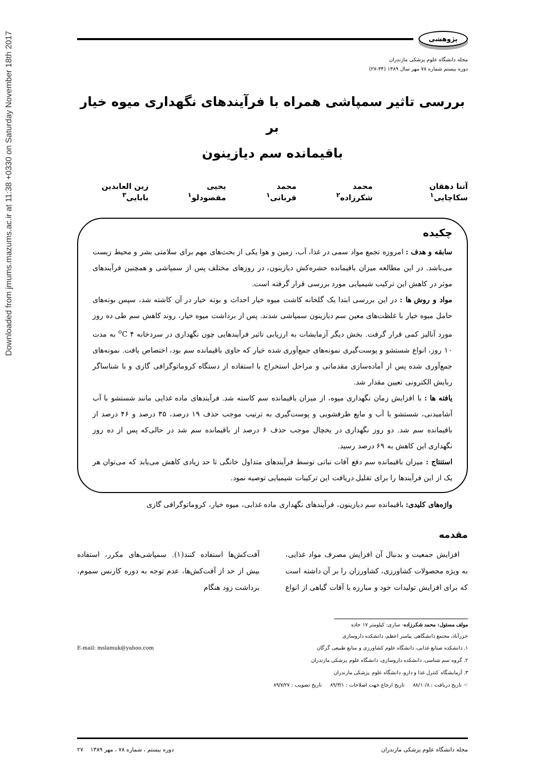Downloaded from jmums.mazums.ac.ir at 11:38 +0330 on Saturday November 18th 2017
پژوهشی
مجله دانشگاه علوم پزشکی مازندران
دوره بیستم شماره ۷۸ مهر سال ۱۳۸۹ (۳۴-۲۷)
بررسی تاثیر سمپاشی همراه با فرآیندهای نگهداری میوه خیار بر
باقیمانده سم دیازینون
آتنا دهقان سکاچایی<sup>۱</sup> محمد شکرزاده<sup>۲</sup> محمد قربانی<sup>۱</sup> یحیی مقصودلو<sup>۱</sup> زین العابدین بابایی<sup>۳</sup>
چکیده
سابقه و هدف : امروزه تجمع مواد سمی در غذا، آب، زمین و هوا یکی از بحث‌های مهم برای سلامتی بشر و محیط زیست می‌باشد. در این مطالعه میزان باقیمانده حشره‌کش دیازینون، در روزهای مختلف پس از سمپاشی و همچنین فرآیندهای موثر در کاهش این ترکیب شیمیایی مورد بررسی قرار گرفته است.
مواد و روش ها : در این بررسی ابتدا یک گلخانه کاشت میوه خیار احداث و بوته خیار در آن کاشته شد، سپس بوته‌های حامل میوه خیار با غلظت‌های معین سم دیازینون سمپاشی شدند. پس از برداشت میوه خیار، روند کاهش سم طی ده روز مورد آنالیز کمی قرار گرفت. بخش دیگر آزمایشات به ارزیابی تاثیر فرآیندهایی چون نگهداری در سردخانه ۴ <sup>o</sup>C به مدت ۱۰ روز، انواع شستشو و پوست‌گیری نمونه‌های جمع‌آوری شده خیار که حاوی باقیمانده سم بود، اختصاص یافت. نمونه‌های جمع‌آوری شده پس از آماده‌سازی مقدماتی و مراحل استخراج با استفاده از دستگاه کروماتوگرافی گازی و با شناساگر ربایش الکترونی تعیین مقدار شد.
یافته ها : با افزایش زمان نگهداری میوه، از میزان باقیمانده سم کاسته شد. فرآیندهای ماده غذایی مانند شستشو با آب آشامیدنی، شستشو با آب و مایع ظرفشویی و پوست‌گیری به ترتیب موجب حذف ۱۹ درصد، ۳۵ درصد و ۴۶ درصد از باقیمانده سم شد. دو روز نگهداری در یخچال موجب حذف ۶ درصد از باقیمانده سم شد در حالی‌که پس از ده روز نگهداری این کاهش به ۶۹ درصد رسید.
استنتاج : میزان باقیمانده سم دفع آفات نباتی توسط فرآیندهای متداول خانگی تا حد زیادی کاهش می‌یابد که می‌توان هر یک از این فرآیندها را برای تقلیل دریافت این ترکیبات شیمیایی توصیه نمود.
واژه‌های کلیدی: باقیمانده سم دیازینون، فرآیندهای نگهداری ماده غذایی، میوه خیار، کروماتوگرافی گازی
مقدمه
افزایش جمعیت و بدنبال آن افزایش مصرف مواد غذایی، به ویژه محصولات کشاورزی، کشاورزان را بر آن داشته است که برای افزایش تولیدات خود و مبارزه با آفات گیاهی از انواع آفت‌کش‌ها استفاده کنند(۱). سمپاشی‌های مکرر، استفاده بیش از حد از آفت‌کش‌ها، عدم توجه به دوره کارنس سموم، برداشت زود هنگام
مولف مسئول: محمد شکرزاده- ساری: کیلومتر ۱۷ جاده خزرآباد، مجتمع دانشگاهی پیامبر اعظم، دانشکده داروسازی
E-mail: mslamuk@yahoo.com ۱. دانشکده صنایع غذایی، دانشگاه علوم کشاورزی و منابع طبیعی گرگان
۲. گروه سم شناسی، دانشکده داروسازی، دانشگاه علوم پزشکی مازندران
۳. آزمایشگاه کنترل غذا و دارو، دانشگاه علوم پزشکی مازندران
☜ تاریخ دریافت : ۸۸/۱۰/۸ تاریخ ارجاع جهت اصلاحات : ۸۹/۳/۱ تاریخ تصویب : ۸۹/۷/۲۷
مجله دانشگاه علوم پزشکی مازندران دوره بیستم ، شماره ۷۸ ، مهر ۱۳۸۹ ۲۷